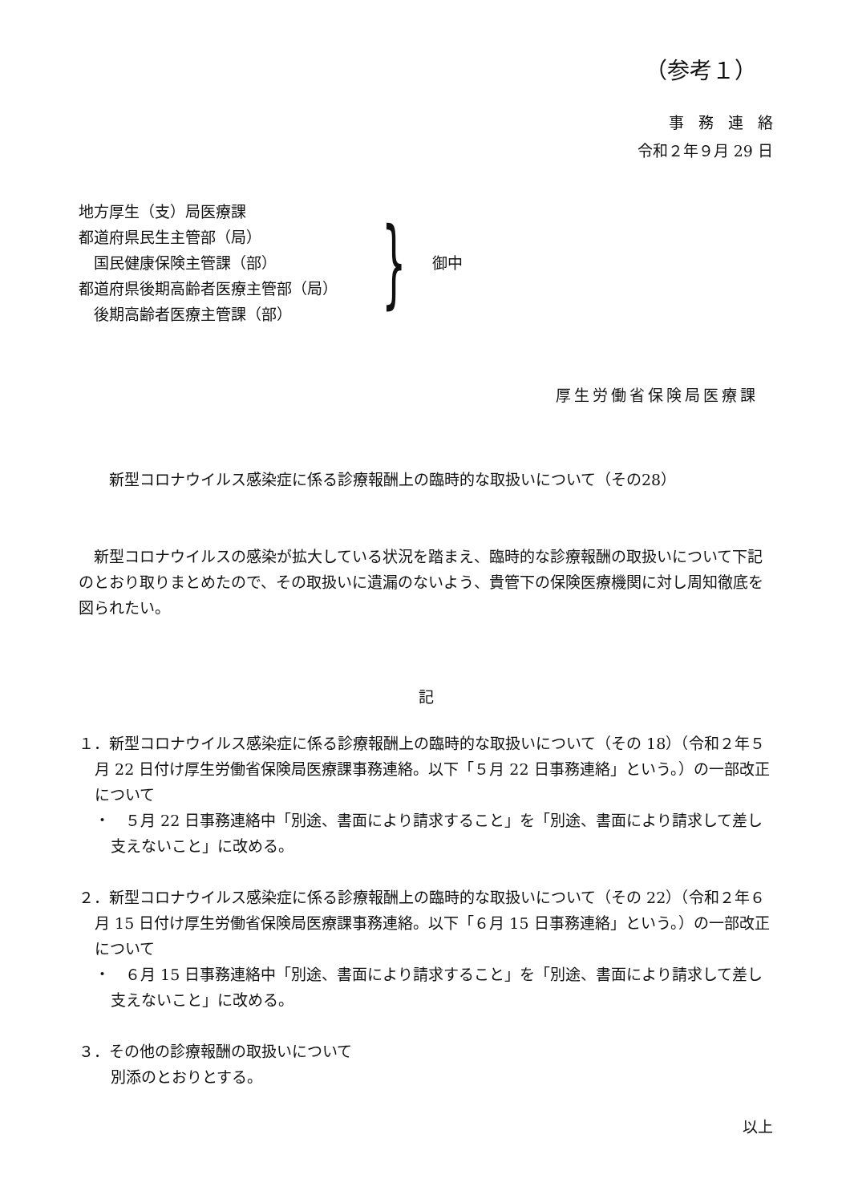（参考１）
事務連絡
令和２年９月 29 日
地方厚生（支）局医療課
都道府県民生主管部（局）
　国民健康保険主管課（部）
都道府県後期高齢者医療主管部（局）
　後期高齢者医療主管課（部）
}
御中
厚生労働省保険局医療課
新型コロナウイルス感染症に係る診療報酬上の臨時的な取扱いについて（その28）
　新型コロナウイルスの感染が拡大している状況を踏まえ、臨時的な診療報酬の取扱いについて下記のとおり取りまとめたので、その取扱いに遺漏のないよう、貴管下の保険医療機関に対し周知徹底を図られたい。
記
１．新型コロナウイルス感染症に係る診療報酬上の臨時的な取扱いについて（その 18）（令和２年５月 22 日付け厚生労働省保険局医療課事務連絡。以下「５月 22 日事務連絡」という。）の一部改正について
・　５月 22 日事務連絡中「別途、書面により請求すること」を「別途、書面により請求して差し支えないこと」に改める。
２．新型コロナウイルス感染症に係る診療報酬上の臨時的な取扱いについて（その 22）（令和２年６月 15 日付け厚生労働省保険局医療課事務連絡。以下「６月 15 日事務連絡」という。）の一部改正について
・　６月 15 日事務連絡中「別途、書面により請求すること」を「別途、書面により請求して差し支えないこと」に改める。
３．その他の診療報酬の取扱いについて
別添のとおりとする。
以上